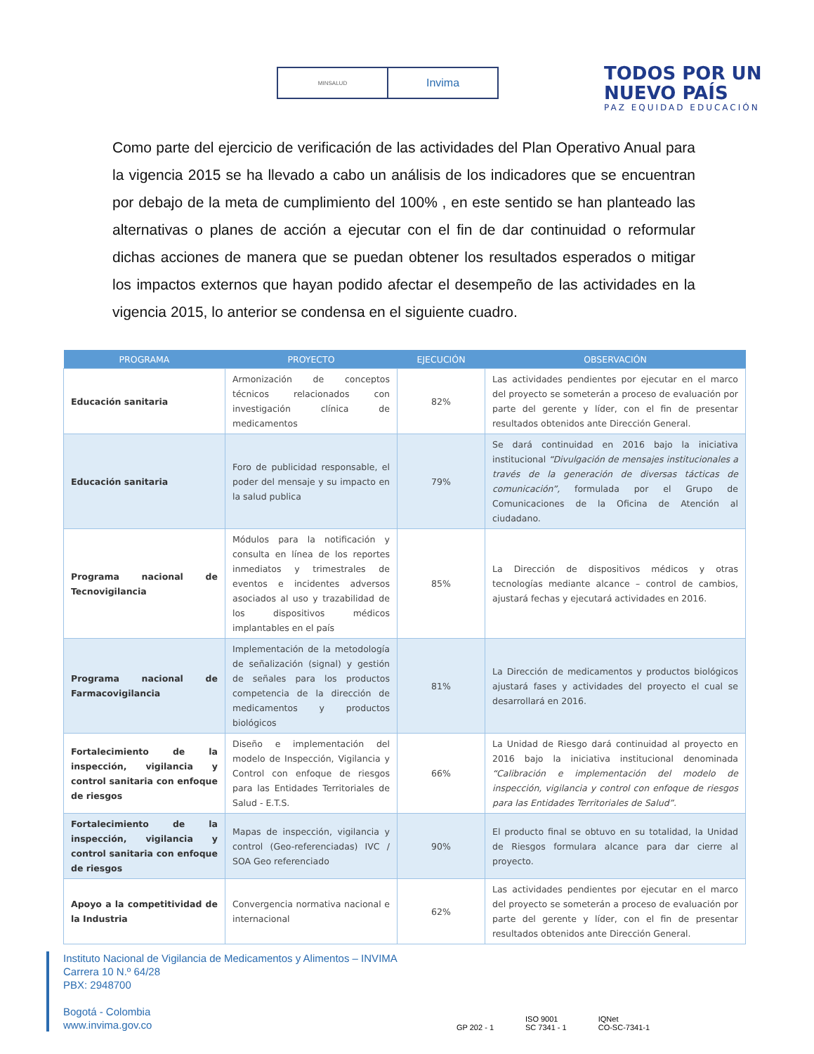MINSALUD
Invima
TODOS POR UN
NUEVO PAÍS
PAZ EQUIDAD EDUCACIÓN
Como parte del ejercicio de verificación de las actividades del Plan Operativo Anual para la vigencia 2015 se ha llevado a cabo un análisis de los indicadores que se encuentran por debajo de la meta de cumplimiento del 100% , en este sentido se han planteado las alternativas o planes de acción a ejecutar con el fin de dar continuidad o reformular dichas acciones de manera que se puedan obtener los resultados esperados o mitigar los impactos externos que hayan podido afectar el desempeño de las actividades en la vigencia 2015, lo anterior se condensa en el siguiente cuadro.
| PROGRAMA | PROYECTO | EJECUCIÓN | OBSERVACIÓN |
| --- | --- | --- | --- |
| Educación sanitaria | Armonización de conceptos técnicos relacionados con investigación clínica de medicamentos | 82% | Las actividades pendientes por ejecutar en el marco del proyecto se someterán a proceso de evaluación por parte del gerente y líder, con el fin de presentar resultados obtenidos ante Dirección General. |
| Educación sanitaria | Foro de publicidad responsable, el poder del mensaje y su impacto en la salud publica | 79% | Se dará continuidad en 2016 bajo la iniciativa institucional “Divulgación de mensajes institucionales a través de la generación de diversas tácticas de comunicación”, formulada por el Grupo de Comunicaciones de la Oficina de Atención al ciudadano. |
| Programa nacional de Tecnovigilancia | Módulos para la notificación y consulta en línea de los reportes inmediatos y trimestrales de eventos e incidentes adversos asociados al uso y trazabilidad de los dispositivos médicos implantables en el país | 85% | La Dirección de dispositivos médicos y otras tecnologías mediante alcance – control de cambios, ajustará fechas y ejecutará actividades en 2016. |
| Programa nacional de Farmacovigilancia | Implementación de la metodología de señalización (signal) y gestión de señales para los productos competencia de la dirección de medicamentos y productos biológicos | 81% | La Dirección de medicamentos y productos biológicos ajustará fases y actividades del proyecto el cual se desarrollará en 2016. |
| Fortalecimiento de la inspección, vigilancia y control sanitaria con enfoque de riesgos | Diseño e implementación del modelo de Inspección, Vigilancia y Control con enfoque de riesgos para las Entidades Territoriales de Salud - E.T.S. | 66% | La Unidad de Riesgo dará continuidad al proyecto en 2016 bajo la iniciativa institucional denominada “Calibración e implementación del modelo de inspección, vigilancia y control con enfoque de riesgos para las Entidades Territoriales de Salud”. |
| Fortalecimiento de la inspección, vigilancia y control sanitaria con enfoque de riesgos | Mapas de inspección, vigilancia y control (Geo-referenciadas) IVC / SOA Geo referenciado | 90% | El producto final se obtuvo en su totalidad, la Unidad de Riesgos formulara alcance para dar cierre al proyecto. |
| Apoyo a la competitividad de la Industria | Convergencia normativa nacional e internacional | 62% | Las actividades pendientes por ejecutar en el marco del proyecto se someterán a proceso de evaluación por parte del gerente y líder, con el fin de presentar resultados obtenidos ante Dirección General. |
Instituto Nacional de Vigilancia de Medicamentos y Alimentos – INVIMA
Carrera 10 N.º 64/28
PBX: 2948700
Bogotá - Colombia
www.invima.gov.co
GP 202 - 1
ISO 9001
SC 7341 - 1
IQNet
CO-SC-7341-1